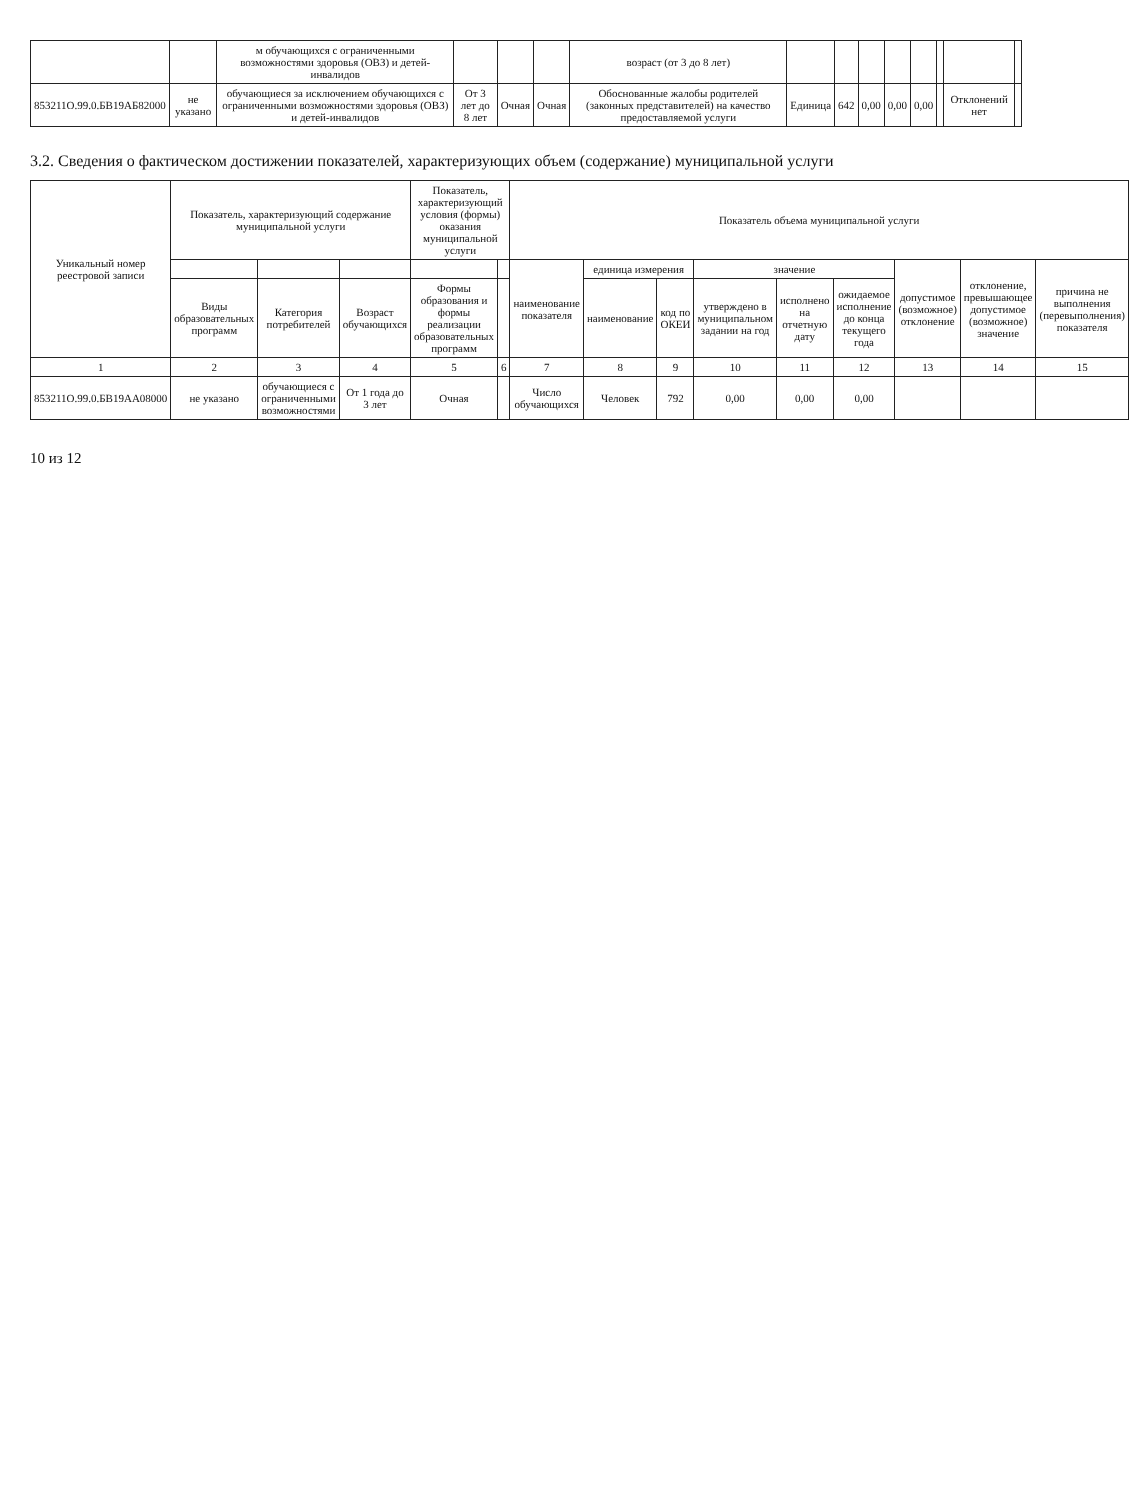| | | м обучающихся с ограниченными возможностями здоровья (ОВЗ) и детей-инвалидов | | | | возраст (от 3 до 8 лет) | | | | | | | | |
| 853211О.99.0.БВ19АБ82000 | не указано | обучающиеся за исключением обучающихся с ограниченными возможностями здоровья (ОВЗ) и детей-инвалидов | От 3 лет до 8 лет | Очная | Очная | Обоснованные жалобы родителей (законных представителей) на качество предоставляемой услуги | Единица | 642 | 0,00 | 0,00 | 0,00 | | Отклонений нет | |
3.2. Сведения о фактическом достижении показателей, характеризующих объем (содержание) муниципальной услуги
| Уникальный номер реестровой записи | Показатель, характеризующий содержание муниципальной услуги | | | Показатель, характеризующий условия (формы) оказания муниципальной услуги | | Показатель объема муниципальной услуги | | | | | | | | |
| --- | --- | --- | --- | --- | --- | --- | --- | --- | --- | --- | --- | --- | --- | --- |
| | | | | | | наименование показателя | единица измерения | | значение | | | допустимое (возможное) отклонение | отклонение, превышающее допустимое (возможное) значение | причина не выполнения (перевыполнения) показателя |
| | Виды образовательных программ | Категория потребителей | Возраст обучающихся | Формы образования и формы реализации образовательных программ | | | наименование | код по ОКЕИ | утверждено в муниципальном задании на год | исполнено на отчетную дату | ожидаемое исполнение до конца текущего года | | | |
| 1 | 2 | 3 | 4 | 5 | 6 | 7 | 8 | 9 | 10 | 11 | 12 | 13 | 14 | 15 |
| 853211О.99.0.БВ19АА08000 | не указано | обучающиеся с ограниченными возможностями | От 1 года до 3 лет | Очная | | Число обучающихся | Человек | 792 | 0,00 | 0,00 | 0,00 | | | |
10 из 12